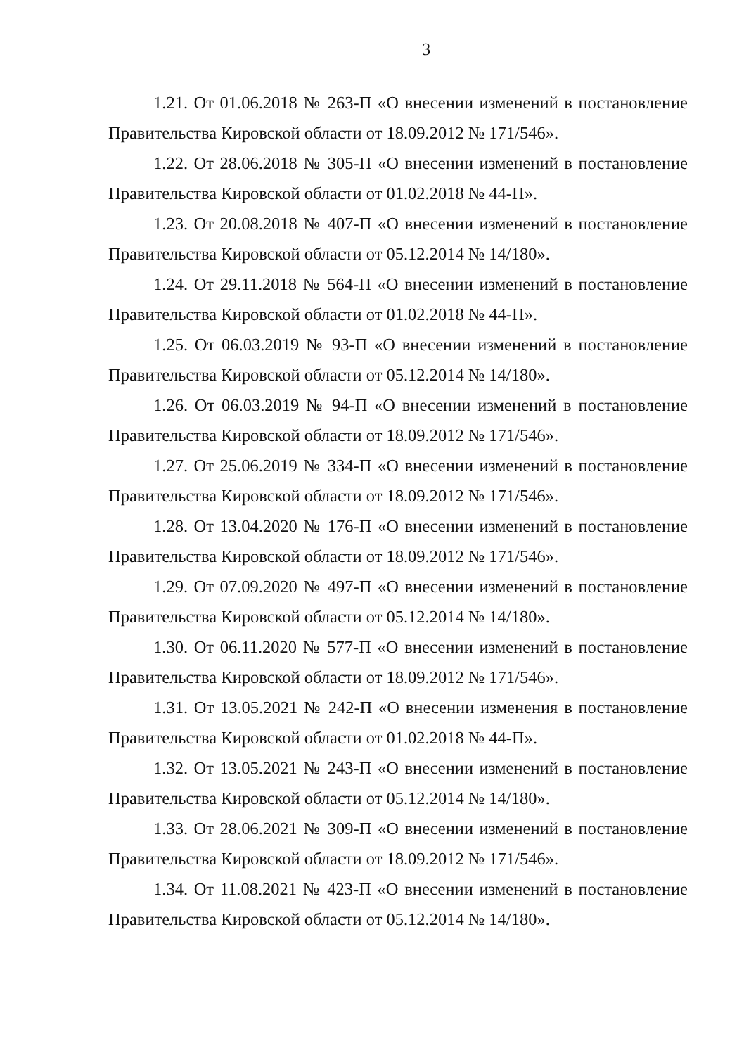3
1.21. От 01.06.2018 № 263-П «О внесении изменений в постановление Правительства Кировской области от 18.09.2012 № 171/546».
1.22. От 28.06.2018 № 305-П «О внесении изменений в постановление Правительства Кировской области от 01.02.2018 № 44-П».
1.23. От 20.08.2018 № 407-П «О внесении изменений в постановление Правительства Кировской области от 05.12.2014 № 14/180».
1.24. От 29.11.2018 № 564-П «О внесении изменений в постановление Правительства Кировской области от 01.02.2018 № 44-П».
1.25. От 06.03.2019 № 93-П «О внесении изменений в постановление Правительства Кировской области от 05.12.2014 № 14/180».
1.26. От 06.03.2019 № 94-П «О внесении изменений в постановление Правительства Кировской области от 18.09.2012 № 171/546».
1.27. От 25.06.2019 № 334-П «О внесении изменений в постановление Правительства Кировской области от 18.09.2012 № 171/546».
1.28. От 13.04.2020 № 176-П «О внесении изменений в постановление Правительства Кировской области от 18.09.2012 № 171/546».
1.29. От 07.09.2020 № 497-П «О внесении изменений в постановление Правительства Кировской области от 05.12.2014 № 14/180».
1.30. От 06.11.2020 № 577-П «О внесении изменений в постановление Правительства Кировской области от 18.09.2012 № 171/546».
1.31. От 13.05.2021 № 242-П «О внесении изменения в постановление Правительства Кировской области от 01.02.2018 № 44-П».
1.32. От 13.05.2021 № 243-П «О внесении изменений в постановление Правительства Кировской области от 05.12.2014 № 14/180».
1.33. От 28.06.2021 № 309-П «О внесении изменений в постановление Правительства Кировской области от 18.09.2012 № 171/546».
1.34. От 11.08.2021 № 423-П «О внесении изменений в постановление Правительства Кировской области от 05.12.2014 № 14/180».